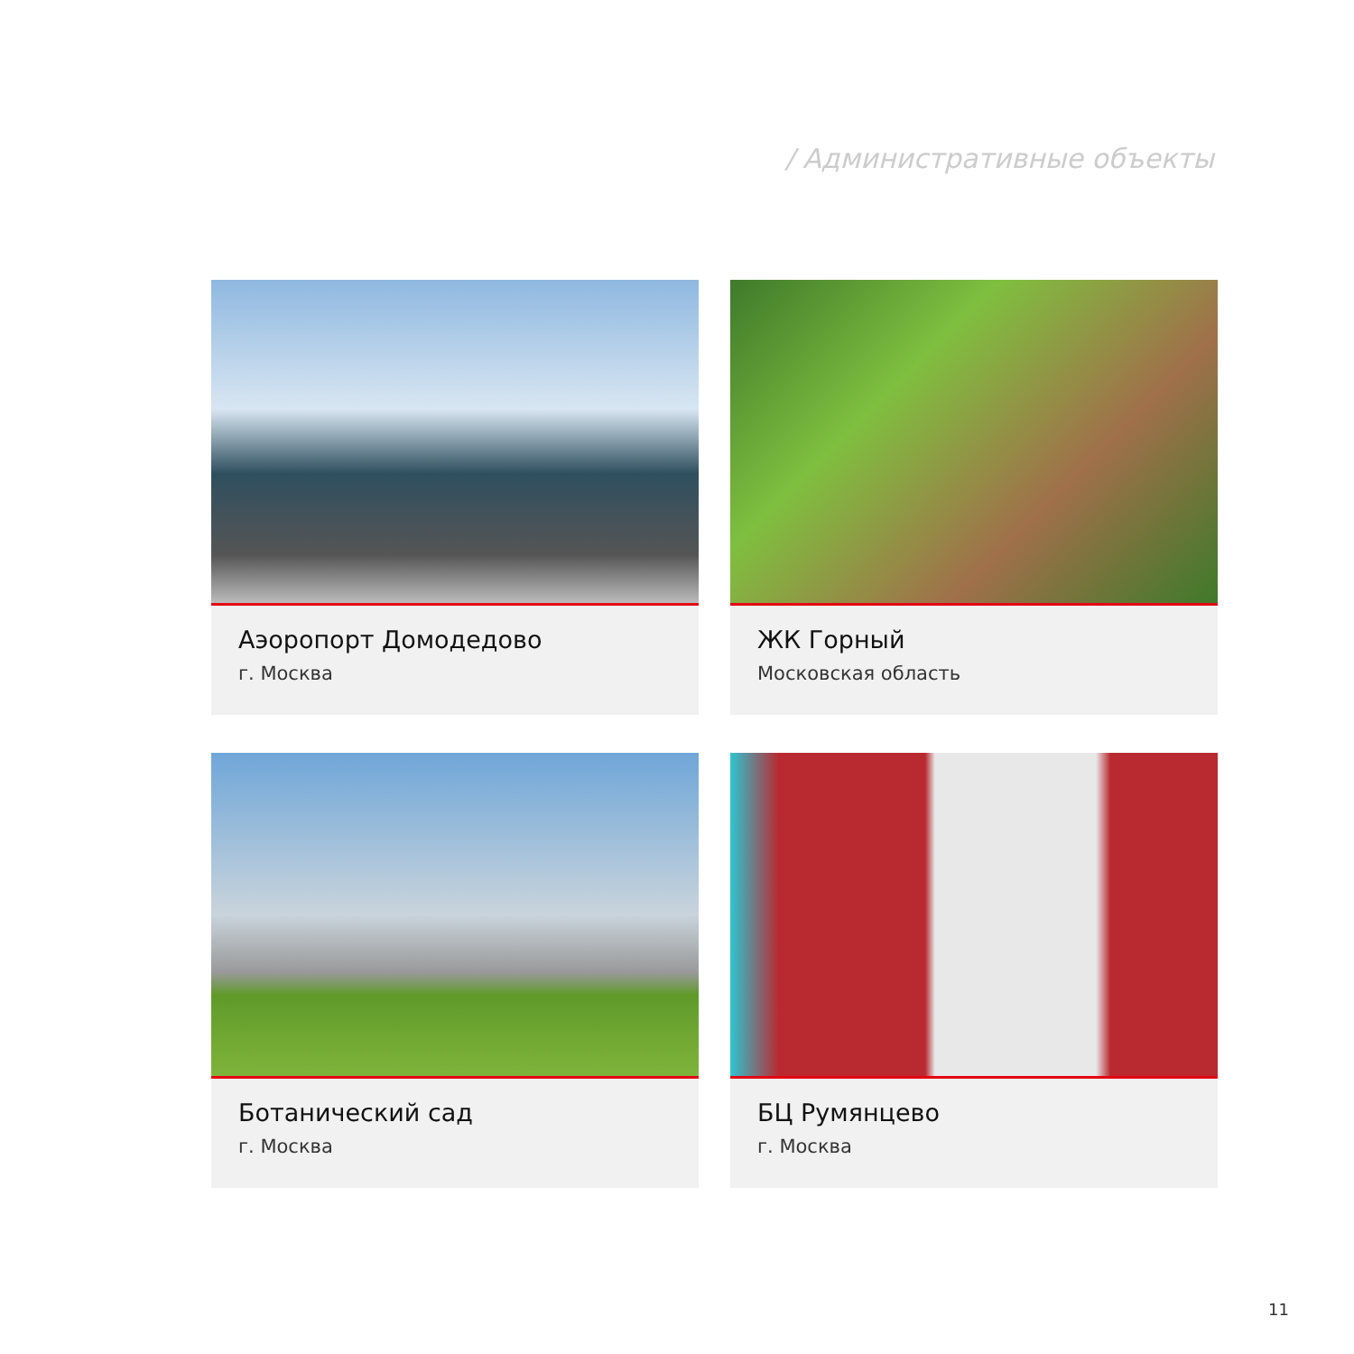/ Административные объекты
Аэоропорт Домодедово
г. Москва
ЖК Горный
Московская область
Ботанический сад
г. Москва
БЦ Румянцево
г. Москва
11